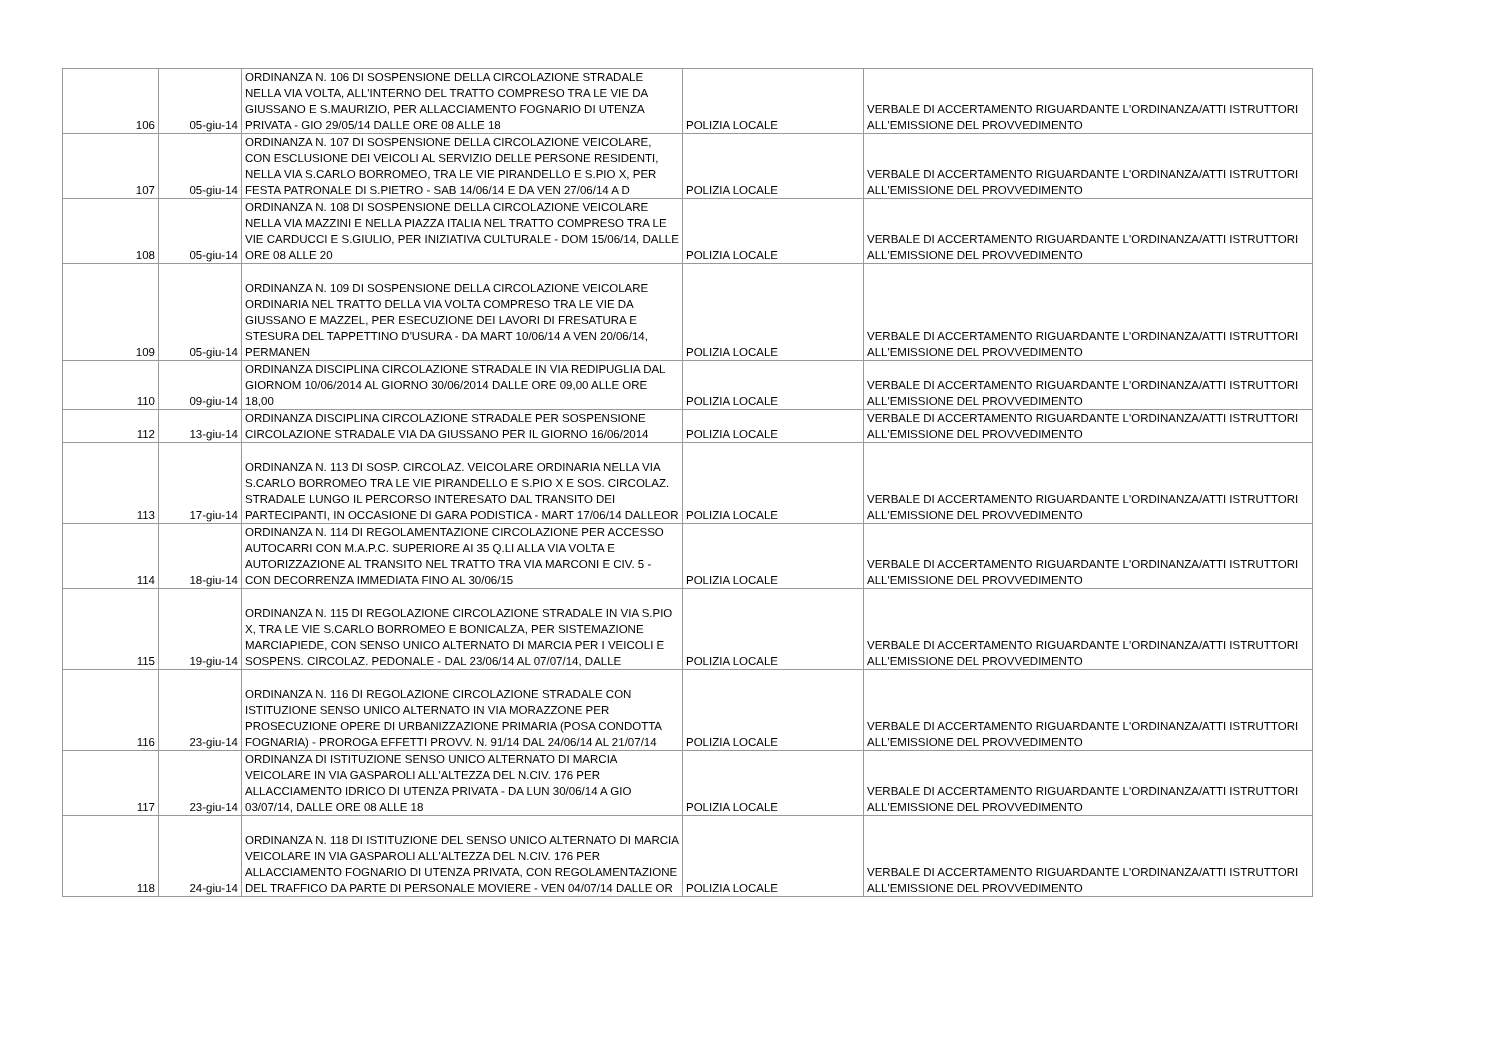| 106 | 05-giu-14 | ORDINANZA N. 106 DI SOSPENSIONE DELLA CIRCOLAZIONE STRADALE NELLA VIA VOLTA, ALL'INTERNO DEL TRATTO COMPRESO TRA LE VIE DA GIUSSANO E S.MAURIZIO, PER ALLACCIAMENTO FOGNARIO DI UTENZA PRIVATA - GIO 29/05/14 DALLE ORE 08 ALLE 18 | POLIZIA LOCALE | VERBALE DI ACCERTAMENTO RIGUARDANTE L'ORDINANZA/ATTI ISTRUTTORI ALL'EMISSIONE DEL PROVVEDIMENTO |
| 107 | 05-giu-14 | ORDINANZA N. 107 DI SOSPENSIONE DELLA CIRCOLAZIONE VEICOLARE, CON ESCLUSIONE DEI VEICOLI AL SERVIZIO DELLE PERSONE RESIDENTI, NELLA VIA S.CARLO BORROMEO, TRA LE VIE PIRANDELLO E S.PIO X, PER FESTA PATRONALE DI S.PIETRO - SAB 14/06/14 E DA VEN 27/06/14 A D | POLIZIA LOCALE | VERBALE DI ACCERTAMENTO RIGUARDANTE L'ORDINANZA/ATTI ISTRUTTORI ALL'EMISSIONE DEL PROVVEDIMENTO |
| 108 | 05-giu-14 | ORDINANZA N. 108 DI SOSPENSIONE DELLA CIRCOLAZIONE VEICOLARE NELLA VIA MAZZINI E NELLA PIAZZA ITALIA NEL TRATTO COMPRESO TRA LE VIE CARDUCCI E S.GIULIO, PER INIZIATIVA CULTURALE - DOM 15/06/14, DALLE ORE 08 ALLE 20 | POLIZIA LOCALE | VERBALE DI ACCERTAMENTO RIGUARDANTE L'ORDINANZA/ATTI ISTRUTTORI ALL'EMISSIONE DEL PROVVEDIMENTO |
| 109 | 05-giu-14 | ORDINANZA N. 109 DI SOSPENSIONE DELLA CIRCOLAZIONE VEICOLARE ORDINARIA NEL TRATTO DELLA VIA VOLTA COMPRESO TRA LE VIE DA GIUSSANO E MAZZEL, PER ESECUZIONE DEI LAVORI DI FRESATURA E STESURA DEL TAPPETTINO D'USURA - DA MART 10/06/14 A VEN 20/06/14, PERMANEN | POLIZIA LOCALE | VERBALE DI ACCERTAMENTO RIGUARDANTE L'ORDINANZA/ATTI ISTRUTTORI ALL'EMISSIONE DEL PROVVEDIMENTO |
| 110 | 09-giu-14 | ORDINANZA DISCIPLINA CIRCOLAZIONE STRADALE IN VIA REDIPUGLIA DAL GIORNOM 10/06/2014 AL GIORNO 30/06/2014 DALLE ORE 09,00 ALLE ORE 18,00 | POLIZIA LOCALE | VERBALE DI ACCERTAMENTO RIGUARDANTE L'ORDINANZA/ATTI ISTRUTTORI ALL'EMISSIONE DEL PROVVEDIMENTO |
| 112 | 13-giu-14 | ORDINANZA DISCIPLINA CIRCOLAZIONE STRADALE PER SOSPENSIONE CIRCOLAZIONE STRADALE VIA DA GIUSSANO PER IL GIORNO 16/06/2014 | POLIZIA LOCALE | VERBALE DI ACCERTAMENTO RIGUARDANTE L'ORDINANZA/ATTI ISTRUTTORI ALL'EMISSIONE DEL PROVVEDIMENTO |
| 113 | 17-giu-14 | ORDINANZA N. 113 DI SOSP. CIRCOLAZ. VEICOLARE ORDINARIA NELLA VIA S.CARLO BORROMEO TRA LE VIE PIRANDELLO E S.PIO X E SOS. CIRCOLAZ. STRADALE LUNGO IL PERCORSO INTERESATO DAL TRANSITO DEI PARTECIPANTI, IN OCCASIONE DI GARA PODISTICA - MART 17/06/14 DALLEOR | POLIZIA LOCALE | VERBALE DI ACCERTAMENTO RIGUARDANTE L'ORDINANZA/ATTI ISTRUTTORI ALL'EMISSIONE DEL PROVVEDIMENTO |
| 114 | 18-giu-14 | ORDINANZA N. 114 DI REGOLAMENTAZIONE CIRCOLAZIONE PER ACCESSO AUTOCARRI CON M.A.P.C. SUPERIORE AI 35 Q.LI ALLA VIA VOLTA E AUTORIZZAZIONE AL TRANSITO NEL TRATTO TRA VIA MARCONI E CIV. 5 - CON DECORRENZA IMMEDIATA FINO AL 30/06/15 | POLIZIA LOCALE | VERBALE DI ACCERTAMENTO RIGUARDANTE L'ORDINANZA/ATTI ISTRUTTORI ALL'EMISSIONE DEL PROVVEDIMENTO |
| 115 | 19-giu-14 | ORDINANZA N. 115 DI REGOLAZIONE CIRCOLAZIONE STRADALE IN VIA S.PIO X, TRA LE VIE S.CARLO BORROMEO E BONICALZA, PER SISTEMAZIONE MARCIAPIEDE, CON SENSO UNICO ALTERNATO DI MARCIA PER I VEICOLI E SOSPENS. CIRCOLAZ. PEDONALE - DAL 23/06/14 AL 07/07/14, DALLE | POLIZIA LOCALE | VERBALE DI ACCERTAMENTO RIGUARDANTE L'ORDINANZA/ATTI ISTRUTTORI ALL'EMISSIONE DEL PROVVEDIMENTO |
| 116 | 23-giu-14 | ORDINANZA N. 116 DI REGOLAZIONE CIRCOLAZIONE STRADALE CON ISTITUZIONE SENSO UNICO ALTERNATO IN VIA MORAZZONE PER PROSECUZIONE OPERE DI URBANIZZAZIONE PRIMARIA (POSA CONDOTTA FOGNARIA) - PROROGA EFFETTI PROVV. N. 91/14 DAL 24/06/14 AL 21/07/14 | POLIZIA LOCALE | VERBALE DI ACCERTAMENTO RIGUARDANTE L'ORDINANZA/ATTI ISTRUTTORI ALL'EMISSIONE DEL PROVVEDIMENTO |
| 117 | 23-giu-14 | ORDINANZA DI ISTITUZIONE SENSO UNICO ALTERNATO DI MARCIA VEICOLARE IN VIA GASPAROLI ALL'ALTEZZA DEL N.CIV. 176 PER ALLACCIAMENTO IDRICO DI UTENZA PRIVATA - DA LUN 30/06/14 A GIO 03/07/14, DALLE ORE 08 ALLE 18 | POLIZIA LOCALE | VERBALE DI ACCERTAMENTO RIGUARDANTE L'ORDINANZA/ATTI ISTRUTTORI ALL'EMISSIONE DEL PROVVEDIMENTO |
| 118 | 24-giu-14 | ORDINANZA N. 118 DI ISTITUZIONE DEL SENSO UNICO ALTERNATO DI MARCIA VEICOLARE IN VIA GASPAROLI ALL'ALTEZZA DEL N.CIV. 176 PER ALLACCIAMENTO FOGNARIO DI UTENZA PRIVATA, CON REGOLAMENTAZIONE DEL TRAFFICO DA PARTE DI PERSONALE MOVIERE - VEN 04/07/14 DALLE OR | POLIZIA LOCALE | VERBALE DI ACCERTAMENTO RIGUARDANTE L'ORDINANZA/ATTI ISTRUTTORI ALL'EMISSIONE DEL PROVVEDIMENTO |